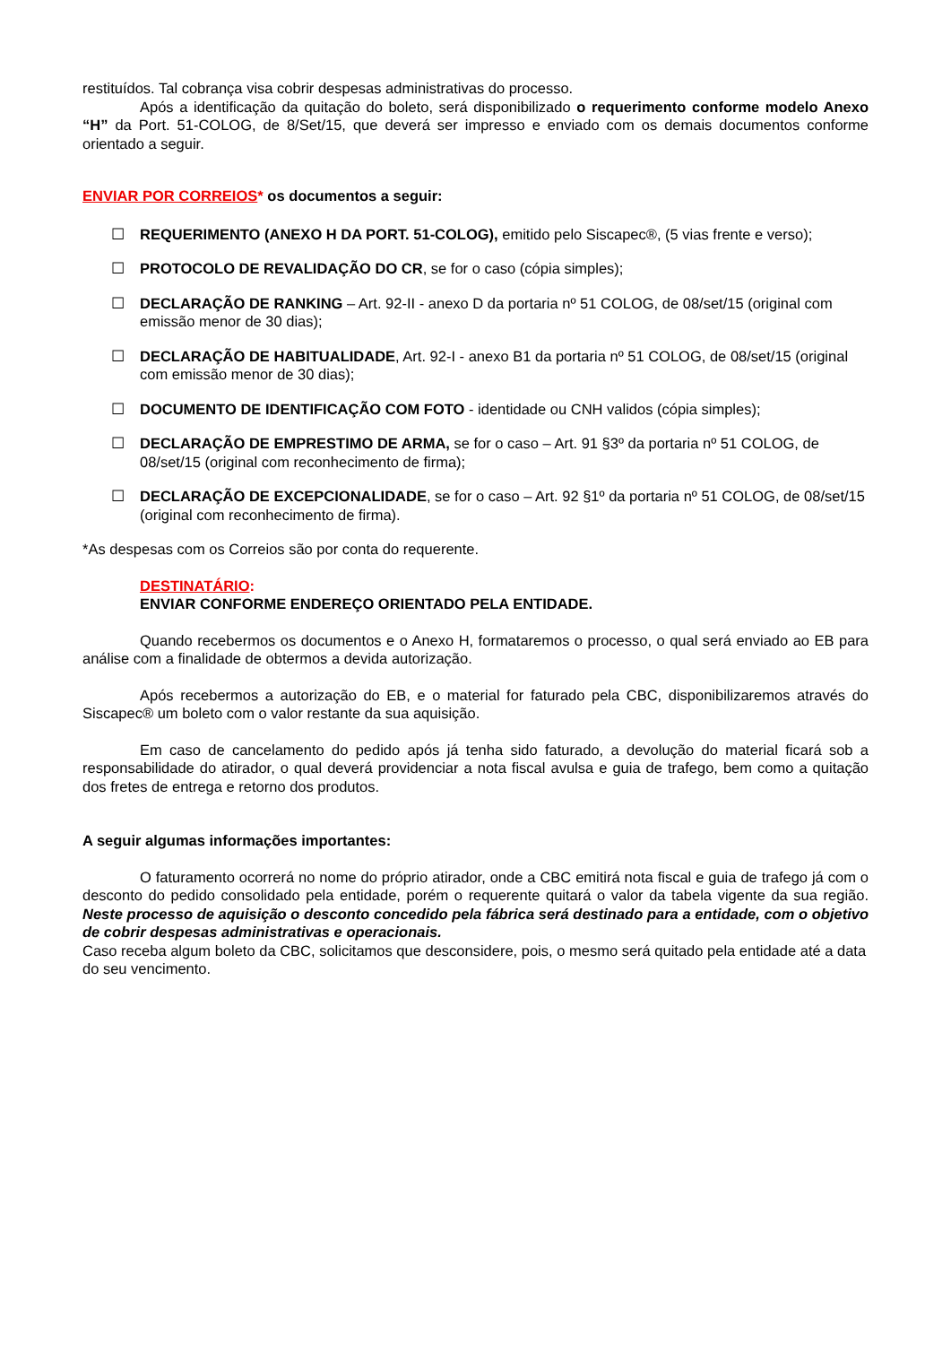restituídos. Tal cobrança visa cobrir despesas administrativas do processo.
Após a identificação da quitação do boleto, será disponibilizado o requerimento conforme modelo Anexo “H” da Port. 51-COLOG, de 8/Set/15, que deverá ser impresso e enviado com os demais documentos conforme orientado a seguir.
ENVIAR POR CORREIOS* os documentos a seguir:
☐ REQUERIMENTO (ANEXO H DA PORT. 51-COLOG), emitido pelo Siscapec®, (5 vias frente e verso);
☐ PROTOCOLO DE REVALIDAÇÃO DO CR, se for o caso (cópia simples);
☐ DECLARAÇÃO DE RANKING – Art. 92-II - anexo D da portaria nº 51 COLOG, de 08/set/15 (original com emissão menor de 30 dias);
☐ DECLARAÇÃO DE HABITUALIDADE, Art. 92-I - anexo B1 da portaria nº 51 COLOG, de 08/set/15 (original com emissão menor de 30 dias);
☐ DOCUMENTO DE IDENTIFICAÇÃO COM FOTO - identidade ou CNH validos (cópia simples);
☐ DECLARAÇÃO DE EMPRESTIMO DE ARMA, se for o caso – Art. 91 §3º da portaria nº 51 COLOG, de 08/set/15 (original com reconhecimento de firma);
☐ DECLARAÇÃO DE EXCEPCIONALIDADE, se for o caso – Art. 92 §1º da portaria nº 51 COLOG, de 08/set/15 (original com reconhecimento de firma).
*As despesas com os Correios são por conta do requerente.
DESTINATÁRIO:
ENVIAR CONFORME ENDEREÇO ORIENTADO PELA ENTIDADE.
Quando recebermos os documentos e o Anexo H, formataremos o processo, o qual será enviado ao EB para análise com a finalidade de obtermos a devida autorização.
Após recebermos a autorização do EB, e o material for faturado pela CBC, disponibilizaremos através do Siscapec® um boleto com o valor restante da sua aquisição.
Em caso de cancelamento do pedido após já tenha sido faturado, a devolução do material ficará sob a responsabilidade do atirador, o qual deverá providenciar a nota fiscal avulsa e guia de trafego, bem como a quitação dos fretes de entrega e retorno dos produtos.
A seguir algumas informações importantes:
O faturamento ocorrerá no nome do próprio atirador, onde a CBC emitirá nota fiscal e guia de trafego já com o desconto do pedido consolidado pela entidade, porém o requerente quitará o valor da tabela vigente da sua região. Neste processo de aquisição o desconto concedido pela fábrica será destinado para a entidade, com o objetivo de cobrir despesas administrativas e operacionais.
Caso receba algum boleto da CBC, solicitamos que desconsidere, pois, o mesmo será quitado pela entidade até a data do seu vencimento.